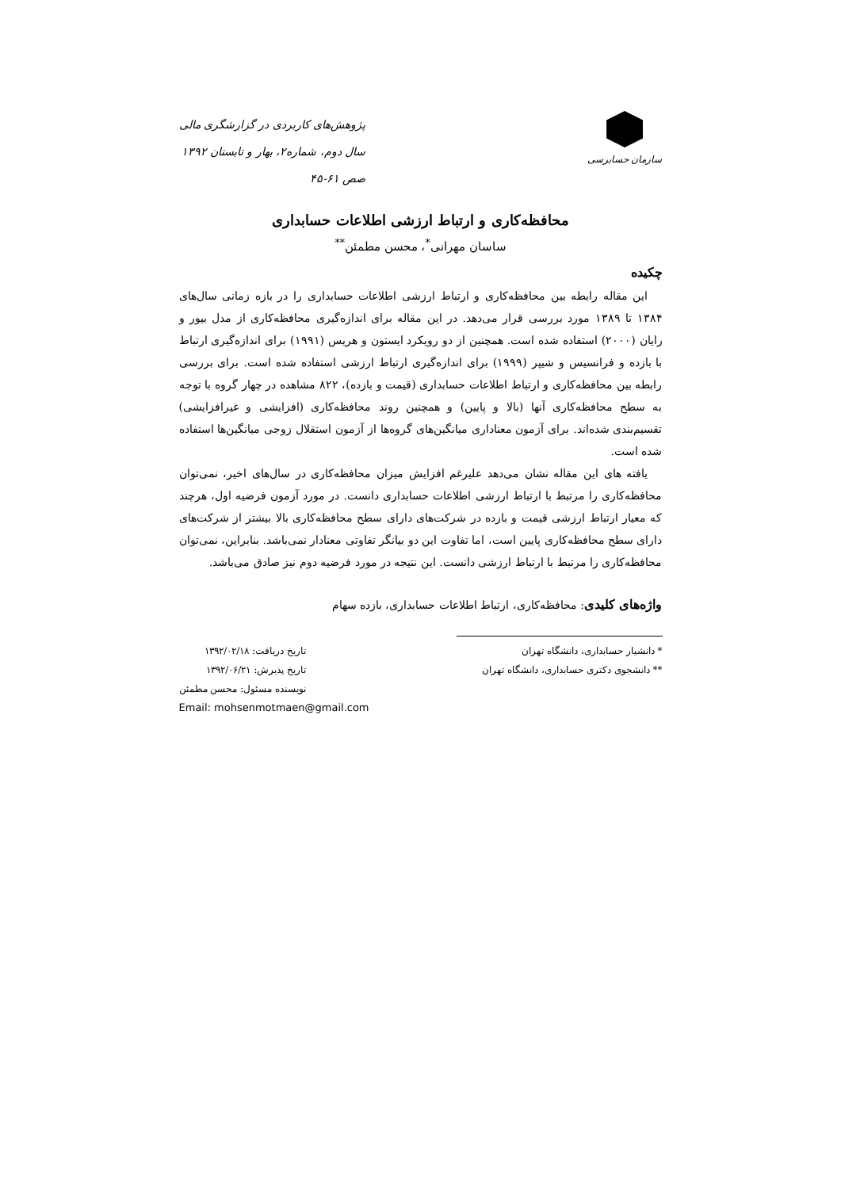سازمان حسابرسی
پژوهش‌های کاربردی در گزارشگری مالی
سال دوم، شماره۲، بهار و تابستان ۱۳۹۲
صص ۶۱-۴۵
محافظه‌کاری و ارتباط ارزشی اطلاعات حسابداری
ساسان مهرانی<sup>*</sup>، محسن مطمئن<sup>**</sup>
چکیده
این مقاله رابطه بین محافظه‌کاری و ارتباط ارزشی اطلاعات حسابداری را در بازه زمانی سال‌های ۱۳۸۴ تا ۱۳۸۹ مورد بررسی قرار می‌دهد. در این مقاله برای اندازه‌گیری محافظه‌کاری از مدل بیور و رایان (۲۰۰۰) استفاده شده است. همچنین از دو رویکرد ایستون و هریس (۱۹۹۱) برای اندازه‌گیری ارتباط با بازده و فرانسیس و شیپر (۱۹۹۹) برای اندازه‌گیری ارتباط ارزشی استفاده شده است. برای بررسی رابطه بین محافظه‌کاری و ارتباط اطلاعات حسابداری (قیمت و بازده)، ۸۲۲ مشاهده در چهار گروه با توجه به سطح محافظه‌کاری آنها (بالا و پایین) و همچنین روند محافظه‌کاری (افزایشی و غیرافزایشی) تقسیم‌بندی شده‌اند. برای آزمون معناداری میانگین‌های گروه‌ها از آزمون استقلال زوجی میانگین‌ها استفاده شده است.
یافته های این مقاله نشان می‌دهد علیرغم افزایش میزان محافظه‌کاری در سال‌های اخیر، نمی‌توان محافظه‌کاری را مرتبط با ارتباط ارزشی اطلاعات حسابداری دانست. در مورد آزمون فرضیه اول، هرچند که معیار ارتباط ارزشی قیمت و بازده در شرکت‌های دارای سطح محافظه‌کاری بالا بیشتر از شرکت‌های دارای سطح محافظه‌کاری پایین است، اما تفاوت این دو بیانگر تفاوتی معنادار نمی‌باشد. بنابراین، نمی‌توان محافظه‌کاری را مرتبط با ارتباط ارزشی دانست. این نتیجه در مورد فرضیه دوم نیز صادق می‌باشد.
واژه‌های کلیدی: محافظه‌کاری، ارتباط اطلاعات حسابداری، بازده سهام
* دانشیار حسابداری، دانشگاه تهران
** دانشجوی دکتری حسابداری، دانشگاه تهران
تاریخ دریافت: ۱۳۹۲/۰۲/۱۸
تاریخ پذیرش: ۱۳۹۲/۰۶/۲۱
نویسنده مسئول: محسن مطمئن
Email: mohsenmotmaen@gmail.com